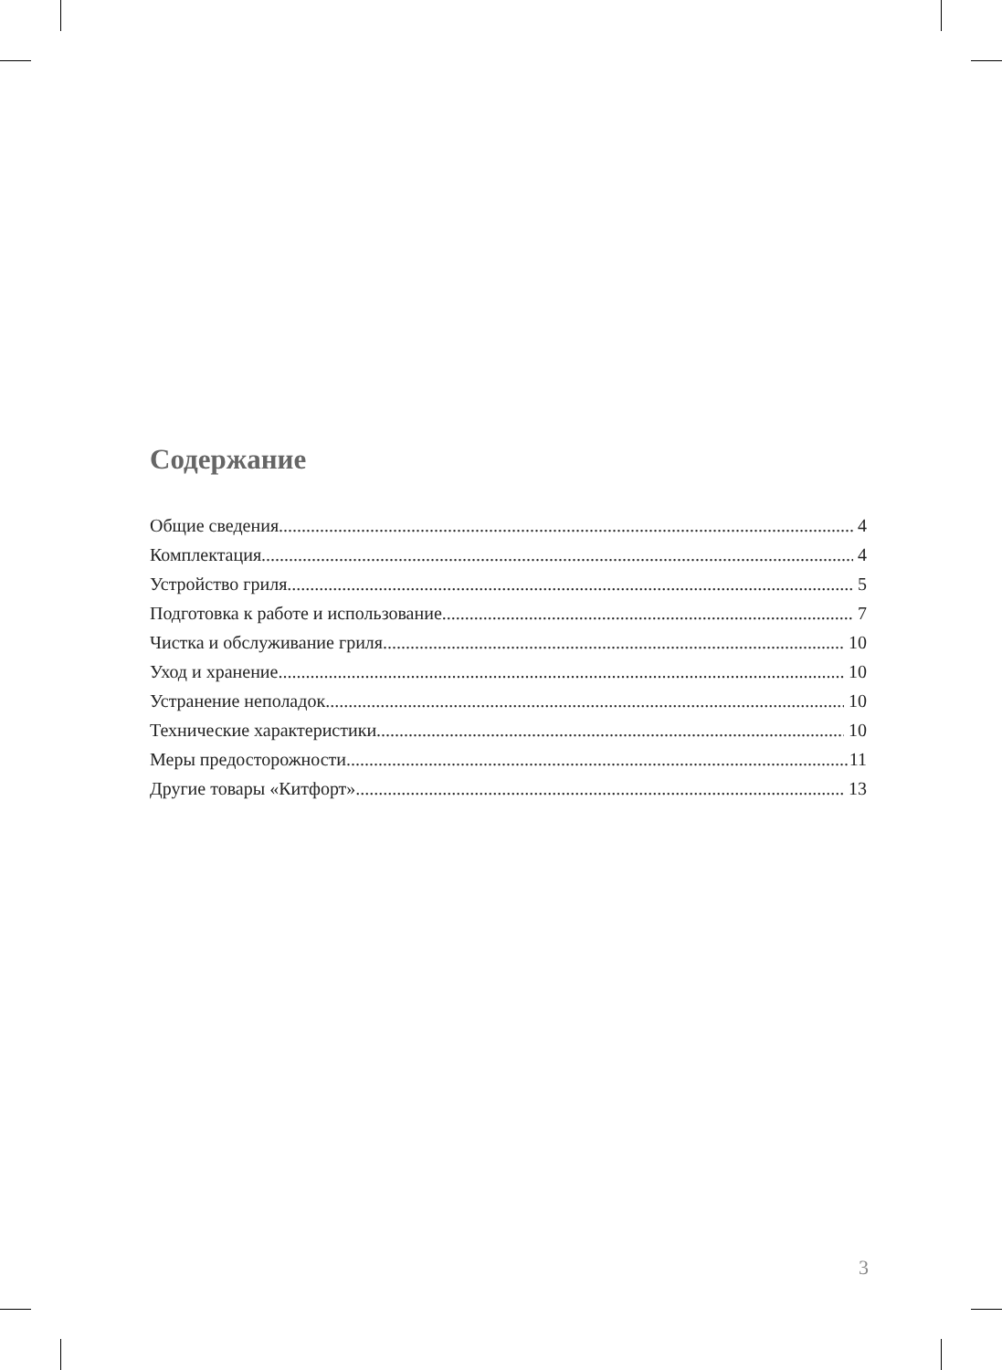Содержание
Общие сведения 4
Комплектация 4
Устройство гриля 5
Подготовка к работе и использование 7
Чистка и обслуживание гриля 10
Уход и хранение 10
Устранение неполадок 10
Технические характеристики 10
Меры предосторожности 11
Другие товары «Китфорт» 13
3